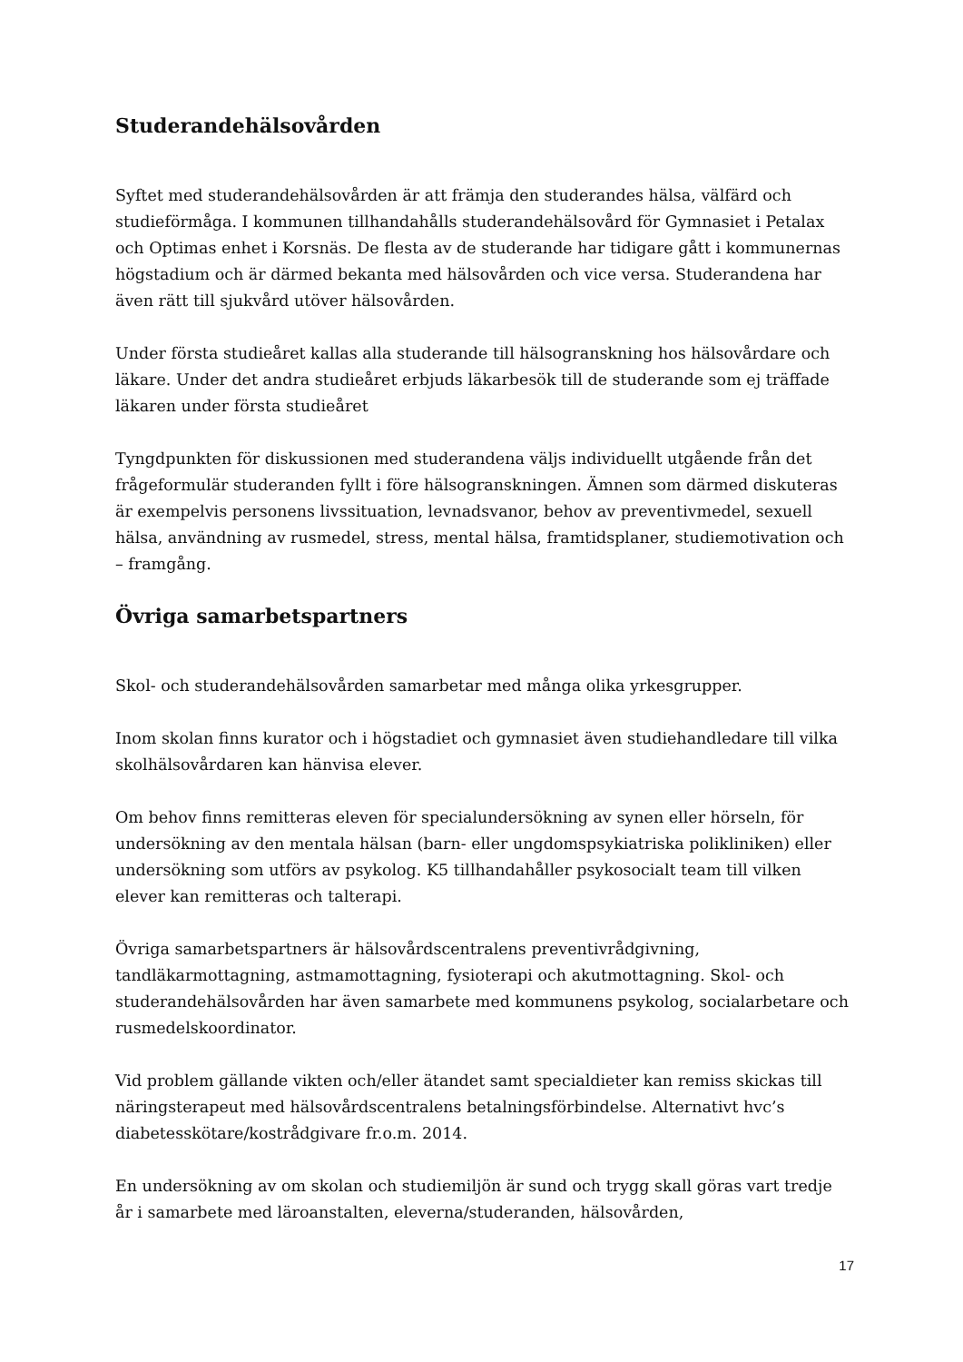Studerandehälsovården
Syftet med studerandehälsovården är att främja den studerandes hälsa, välfärd och studieförmåga. I kommunen tillhandahålls studerandehälsovård för Gymnasiet i Petalax och Optimas enhet i Korsnäs. De flesta av de studerande har tidigare gått i kommunernas högstadium och är därmed bekanta med hälsovården och vice versa. Studerandena har även rätt till sjukvård utöver hälsovården.
Under första studieåret kallas alla studerande till hälsogranskning hos hälsovårdare och läkare. Under det andra studieåret erbjuds läkarbesök till de studerande som ej träffade läkaren under första studieåret
Tyngdpunkten för diskussionen med studerandena väljs individuellt utgående från det frågeformulär studeranden fyllt i före hälsogranskningen. Ämnen som därmed diskuteras är exempelvis personens livssituation, levnadsvanor, behov av preventivmedel, sexuell hälsa, användning av rusmedel, stress, mental hälsa, framtidsplaner, studiemotivation och – framgång.
Övriga samarbetspartners
Skol- och studerandehälsovården samarbetar med många olika yrkesgrupper.
Inom skolan finns kurator och i högstadiet och gymnasiet även studiehandledare till vilka skolhälsovårdaren kan hänvisa elever.
Om behov finns remitteras eleven för specialundersökning av synen eller hörseln, för undersökning av den mentala hälsan (barn- eller ungdomspsykiatriska polikliniken) eller undersökning som utförs av psykolog. K5 tillhandahåller psykosocialt team till vilken elever kan remitteras och talterapi.
Övriga samarbetspartners är hälsovårdscentralens preventivrådgivning, tandläkarmottagning, astmamottagning, fysioterapi och akutmottagning. Skol- och studerandehälsovården har även samarbete med kommunens psykolog, socialarbetare och rusmedelskoordinator.
Vid problem gällande vikten och/eller ätandet samt specialdieter kan remiss skickas till näringsterapeut med hälsovårdscentralens betalningsförbindelse. Alternativt hvc’s diabetesskötare/kostrådgivare fr.o.m. 2014.
En undersökning av om skolan och studiemiljön är sund och trygg skall göras vart tredje år i samarbete med läroanstalten, eleverna/studeranden, hälsovården,
17